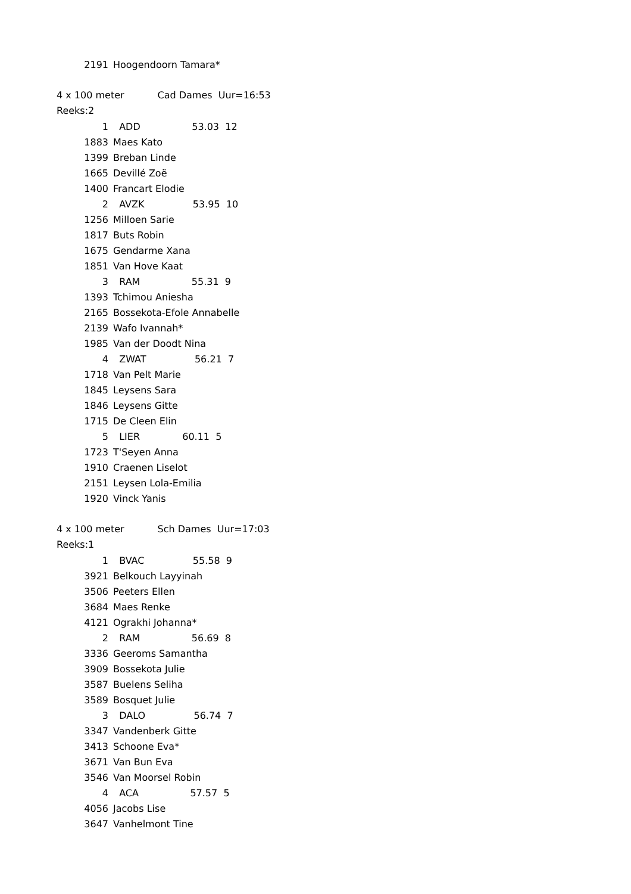| 2191 | Hoogendoorn Tamara* |
4 x 100 meter Cad Dames Uur=16:53
Reeks:2
| 1 | ADD 53.03 12 |
| 1883 | Maes Kato |
| 1399 | Breban Linde |
| 1665 | Devillé Zoë |
| 1400 | Francart Elodie |
| 2 | AVZK 53.95 10 |
| 1256 | Milloen Sarie |
| 1817 | Buts Robin |
| 1675 | Gendarme Xana |
| 1851 | Van Hove Kaat |
| 3 | RAM 55.31 9 |
| 1393 | Tchimou Aniesha |
| 2165 | Bossekota-Efole Annabelle |
| 2139 | Wafo Ivannah* |
| 1985 | Van der Doodt Nina |
| 4 | ZWAT 56.21 7 |
| 1718 | Van Pelt Marie |
| 1845 | Leysens Sara |
| 1846 | Leysens Gitte |
| 1715 | De Cleen Elin |
| 5 | LIER 60.11 5 |
| 1723 | T'Seyen Anna |
| 1910 | Craenen Liselot |
| 2151 | Leysen Lola-Emilia |
| 1920 | Vinck Yanis |
4 x 100 meter Sch Dames Uur=17:03
Reeks:1
| 1 | BVAC 55.58 9 |
| 3921 | Belkouch Layyinah |
| 3506 | Peeters Ellen |
| 3684 | Maes Renke |
| 4121 | Ograkhi Johanna* |
| 2 | RAM 56.69 8 |
| 3336 | Geeroms Samantha |
| 3909 | Bossekota Julie |
| 3587 | Buelens Seliha |
| 3589 | Bosquet Julie |
| 3 | DALO 56.74 7 |
| 3347 | Vandenberk Gitte |
| 3413 | Schoone Eva* |
| 3671 | Van Bun Eva |
| 3546 | Van Moorsel Robin |
| 4 | ACA 57.57 5 |
| 4056 | Jacobs Lise |
| 3647 | Vanhelmont Tine |